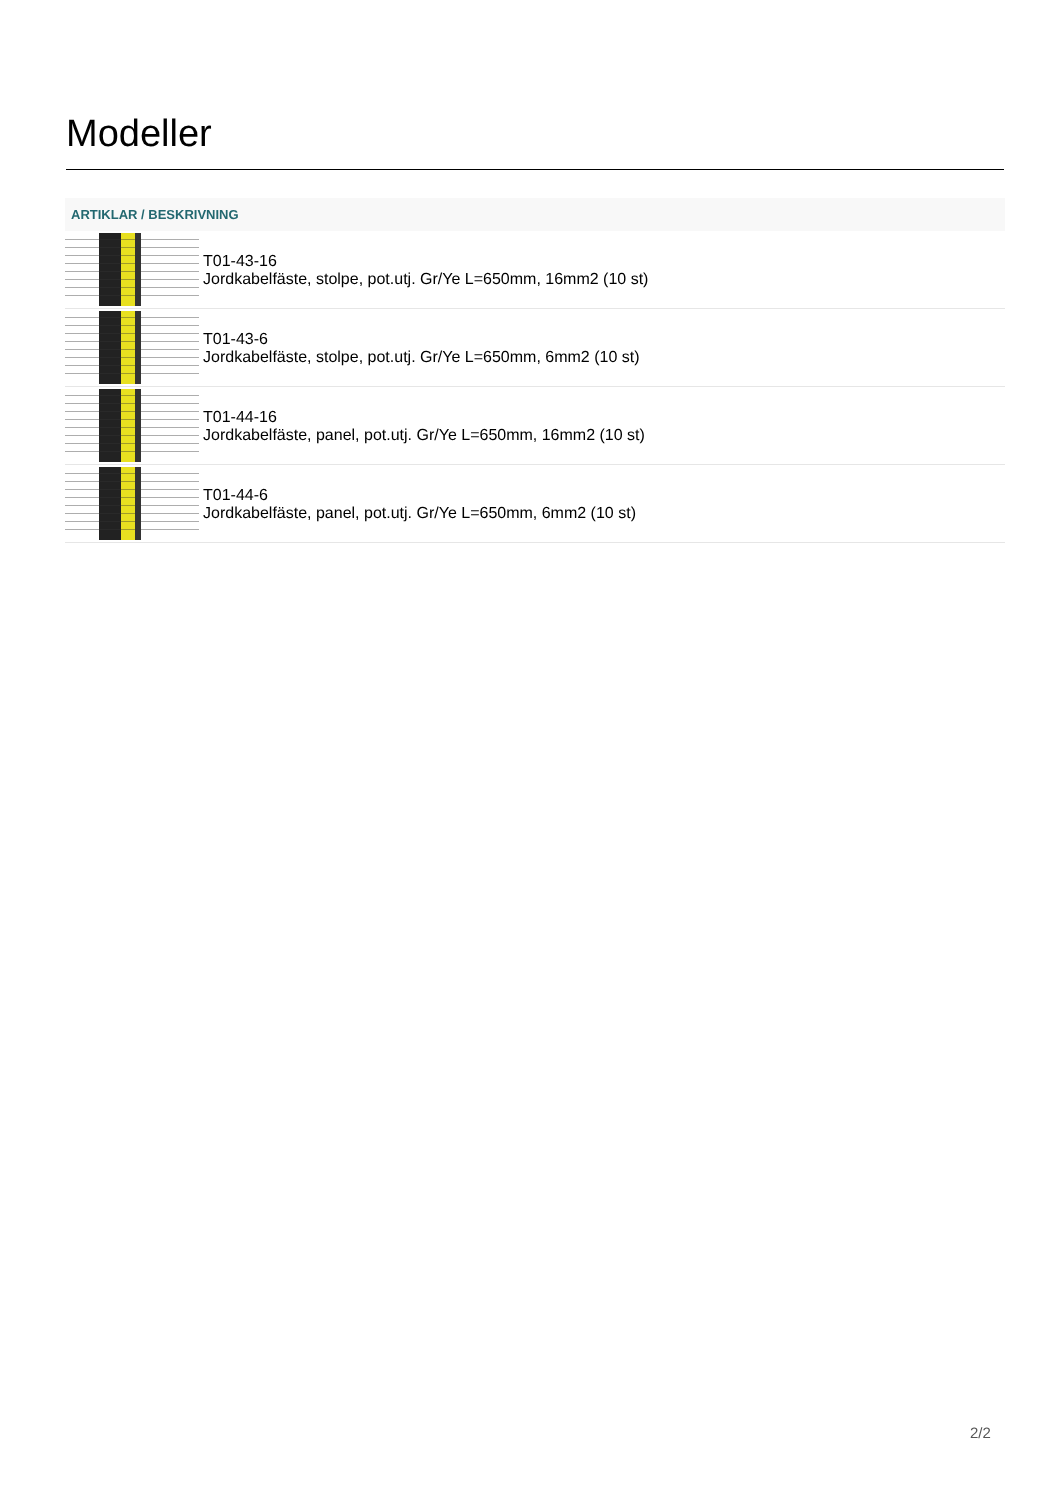Modeller
| ARTIKLAR / BESKRIVNING | |
| --- | --- |
| | T01-43-16 Jordkabelfäste, stolpe, pot.utj. Gr/Ye L=650mm, 16mm2 (10 st) |
| | T01-43-6 Jordkabelfäste, stolpe, pot.utj. Gr/Ye L=650mm, 6mm2 (10 st) |
| | T01-44-16 Jordkabelfäste, panel, pot.utj. Gr/Ye L=650mm, 16mm2 (10 st) |
| | T01-44-6 Jordkabelfäste, panel, pot.utj. Gr/Ye L=650mm, 6mm2 (10 st) |
2/2